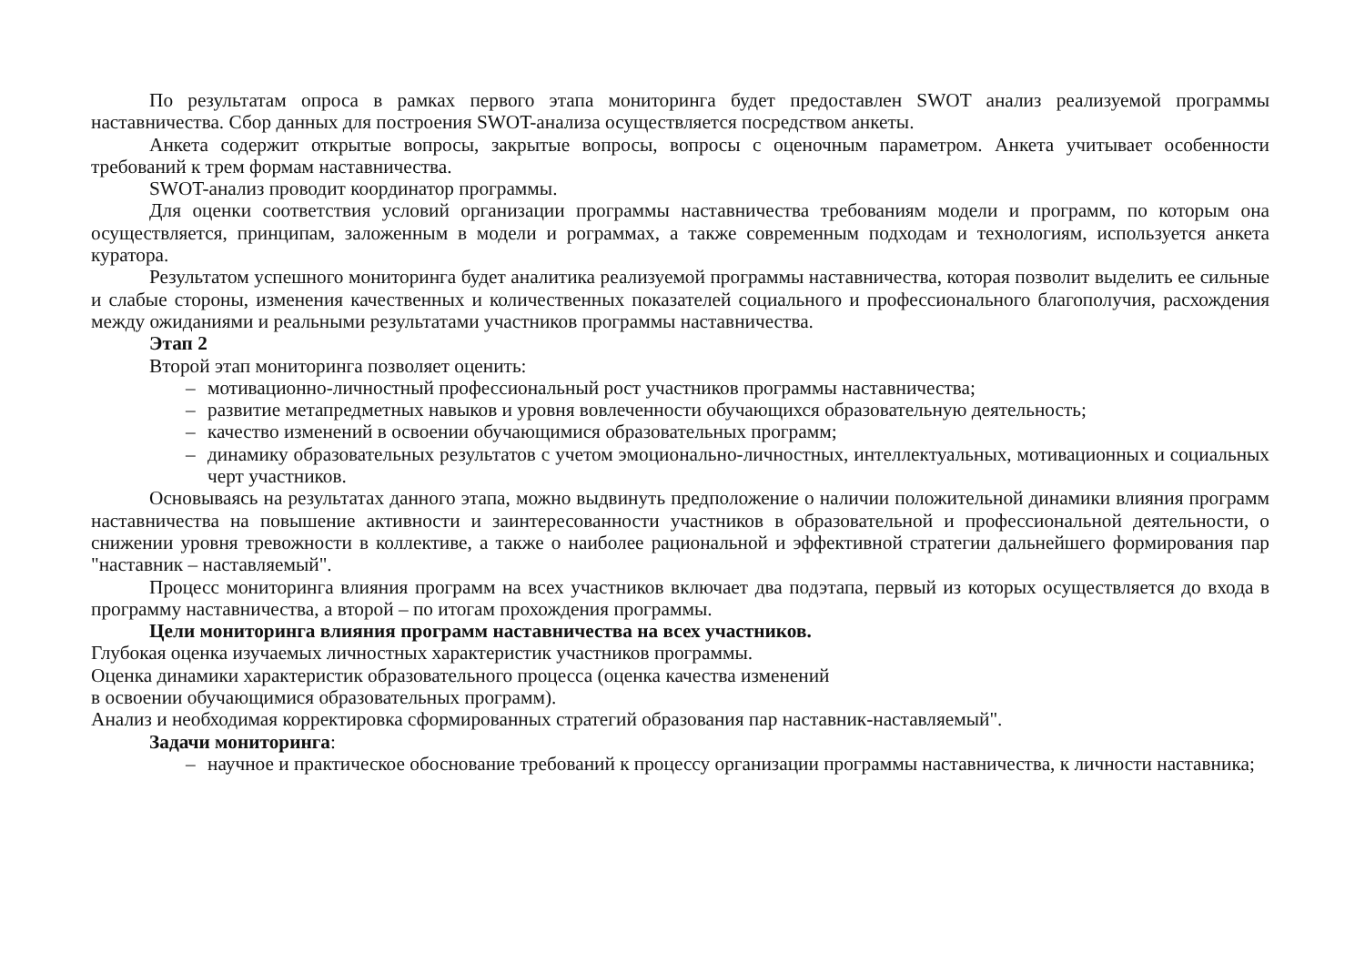По результатам опроса в рамках первого этапа мониторинга будет предоставлен SWOT анализ реализуемой программы наставничества. Сбор данных для построения SWOT-анализа осуществляется посредством анкеты.
Анкета содержит открытые вопросы, закрытые вопросы, вопросы с оценочным параметром. Анкета учитывает особенности требований к трем формам наставничества.
SWOT-анализ проводит координатор программы.
Для оценки соответствия условий организации программы наставничества требованиям модели и программ, по которым она осуществляется, принципам, заложенным в модели и рограммах, а также современным подходам и технологиям, используется анкета куратора.
Результатом успешного мониторинга будет аналитика реализуемой программы наставничества, которая позволит выделить ее сильные и слабые стороны, изменения качественных и количественных показателей социального и профессионального благополучия, расхождения между ожиданиями и реальными результатами участников программы наставничества.
Этап 2
Второй этап мониторинга позволяет оценить:
– мотивационно-личностный профессиональный рост участников программы наставничества;
– развитие метапредметных навыков и уровня вовлеченности обучающихся образовательную деятельность;
– качество изменений в освоении обучающимися образовательных программ;
– динамику образовательных результатов с учетом эмоционально-личностных, интеллектуальных, мотивационных и социальных черт участников.
Основываясь на результатах данного этапа, можно выдвинуть предположение о наличии положительной динамики влияния программ наставничества на повышение активности и заинтересованности участников в образовательной и профессиональной деятельности, о снижении уровня тревожности в коллективе, а также о наиболее рациональной и эффективной стратегии дальнейшего формирования пар "наставник – наставляемый".
Процесс мониторинга влияния программ на всех участников включает два подэтапа, первый из которых осуществляется до входа в программу наставничества, а второй – по итогам прохождения программы.
Цели мониторинга влияния программ наставничества на всех участников.
Глубокая оценка изучаемых личностных характеристик участников программы.
Оценка динамики характеристик образовательного процесса (оценка качества изменений
в освоении обучающимися образовательных программ).
Анализ и необходимая корректировка сформированных стратегий образования пар наставник-наставляемый".
Задачи мониторинга:
– научное и практическое обоснование требований к процессу организации программы наставничества, к личности наставника;